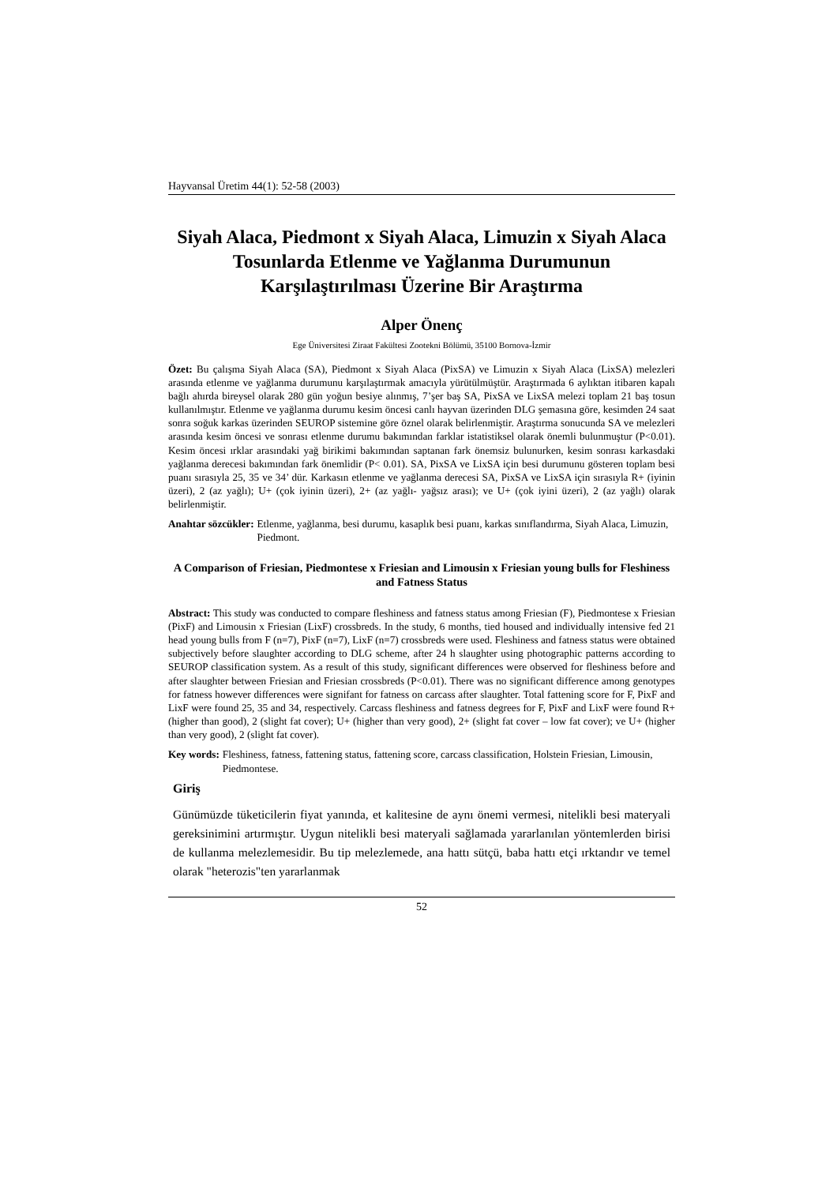Hayvansal Üretim 44(1): 52-58 (2003)
Siyah Alaca, Piedmont x Siyah Alaca, Limuzin x Siyah Alaca Tosunlarda Etlenme ve Yağlanma Durumunun Karşılaştırılması Üzerine Bir Araştırma
Alper Önenç
Ege Üniversitesi Ziraat Fakültesi Zootekni Bölümü, 35100 Bornova-İzmir
Özet: Bu çalışma Siyah Alaca (SA), Piedmont x Siyah Alaca (PixSA) ve Limuzin x Siyah Alaca (LixSA) melezleri arasında etlenme ve yağlanma durumunu karşılaştırmak amacıyla yürütülmüştür. Araştırmada 6 aylıktan itibaren kapalı bağlı ahırda bireysel olarak 280 gün yoğun besiye alınmış, 7’şer baş SA, PixSA ve LixSA melezi toplam 21 baş tosun kullanılmıştır. Etlenme ve yağlanma durumu kesim öncesi canlı hayvan üzerinden DLG şemasına göre, kesimden 24 saat sonra soğuk karkas üzerinden SEUROP sistemine göre öznel olarak belirlenmiştir. Araştırma sonucunda SA ve melezleri arasında kesim öncesi ve sonrası etlenme durumu bakımından farklar istatistiksel olarak önemli bulunmuştur (P<0.01). Kesim öncesi ırklar arasındaki yağ birikimi bakımından saptanan fark önemsiz bulunurken, kesim sonrası karkasdaki yağlanma derecesi bakımından fark önemlidir (P< 0.01). SA, PixSA ve LixSA için besi durumunu gösteren toplam besi puanı sırasıyla 25, 35 ve 34’ dür. Karkasın etlenme ve yağlanma derecesi SA, PixSA ve LixSA için sırasıyla R+ (iyinin üzeri), 2 (az yağlı); U+ (çok iyinin üzeri), 2+ (az yağlı- yağsız arası); ve U+ (çok iyini üzeri), 2 (az yağlı) olarak belirlenmiştir.
Anahtar sözcükler: Etlenme, yağlanma, besi durumu, kasaplık besi puanı, karkas sınıflandırma, Siyah Alaca, Limuzin, Piedmont.
A Comparison of Friesian, Piedmontese x Friesian and Limousin x Friesian young bulls for Fleshiness and Fatness Status
Abstract: This study was conducted to compare fleshiness and fatness status among Friesian (F), Piedmontese x Friesian (PixF) and Limousin x Friesian (LixF) crossbreds. In the study, 6 months, tied housed and individually intensive fed 21 head young bulls from F (n=7), PixF (n=7), LixF (n=7) crossbreds were used. Fleshiness and fatness status were obtained subjectively before slaughter according to DLG scheme, after 24 h slaughter using photographic patterns according to SEUROP classification system. As a result of this study, significant differences were observed for fleshiness before and after slaughter between Friesian and Friesian crossbreds (P<0.01). There was no significant difference among genotypes for fatness however differences were signifant for fatness on carcass after slaughter. Total fattening score for F, PixF and LixF were found 25, 35 and 34, respectively. Carcass fleshiness and fatness degrees for F, PixF and LixF were found R+ (higher than good), 2 (slight fat cover); U+ (higher than very good), 2+ (slight fat cover – low fat cover); ve U+ (higher than very good), 2 (slight fat cover).
Key words: Fleshiness, fatness, fattening status, fattening score, carcass classification, Holstein Friesian, Limousin, Piedmontese.
Giriş
Günümüzde tüketicilerin fiyat yanında, et kalitesine de aynı önemi vermesi, nitelikli besi materyali gereksinimini artırmıştır. Uygun nitelikli besi materyali sağlamada yararlanılan yöntemlerden birisi de kullanma melezlemesidir. Bu tip melezlemede, ana hattı sütçü, baba hattı etçi ırktandır ve temel olarak "heterozis"ten yararlanmak
52